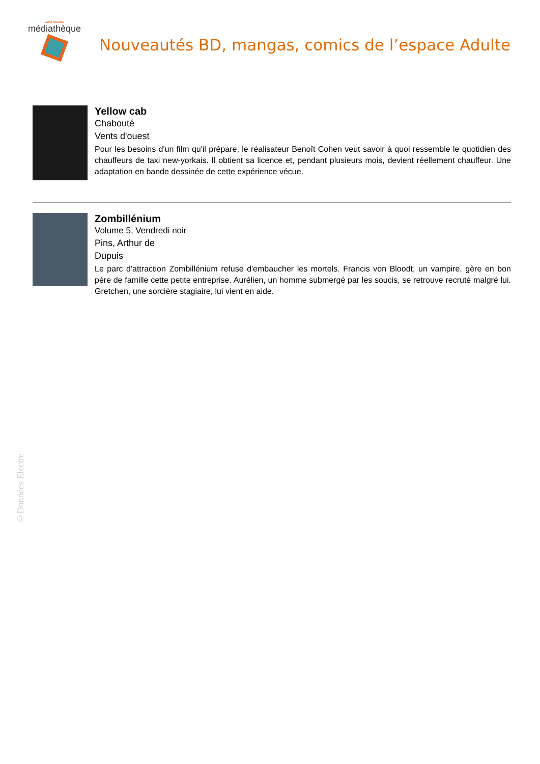SAINT-NAZAIRE
médiathèque
Nouveautés BD, mangas, comics de l’espace Adulte
Yellow cab
Chabouté
Vents d'ouest
Pour les besoins d'un film qu'il prépare, le réalisateur Benoît Cohen veut savoir à quoi ressemble le quotidien des chauffeurs de taxi new-yorkais. Il obtient sa licence et, pendant plusieurs mois, devient réellement chauffeur. Une adaptation en bande dessinée de cette expérience vécue.
Zombillénium
Volume 5, Vendredi noir
Pins, Arthur de
Dupuis
Le parc d'attraction Zombillénium refuse d'embaucher les mortels. Francis von Bloodt, un vampire, gère en bon père de famille cette petite entreprise. Aurélien, un homme submergé par les soucis, se retrouve recruté malgré lui. Gretchen, une sorcière stagiaire, lui vient en aide.
©Données Electre